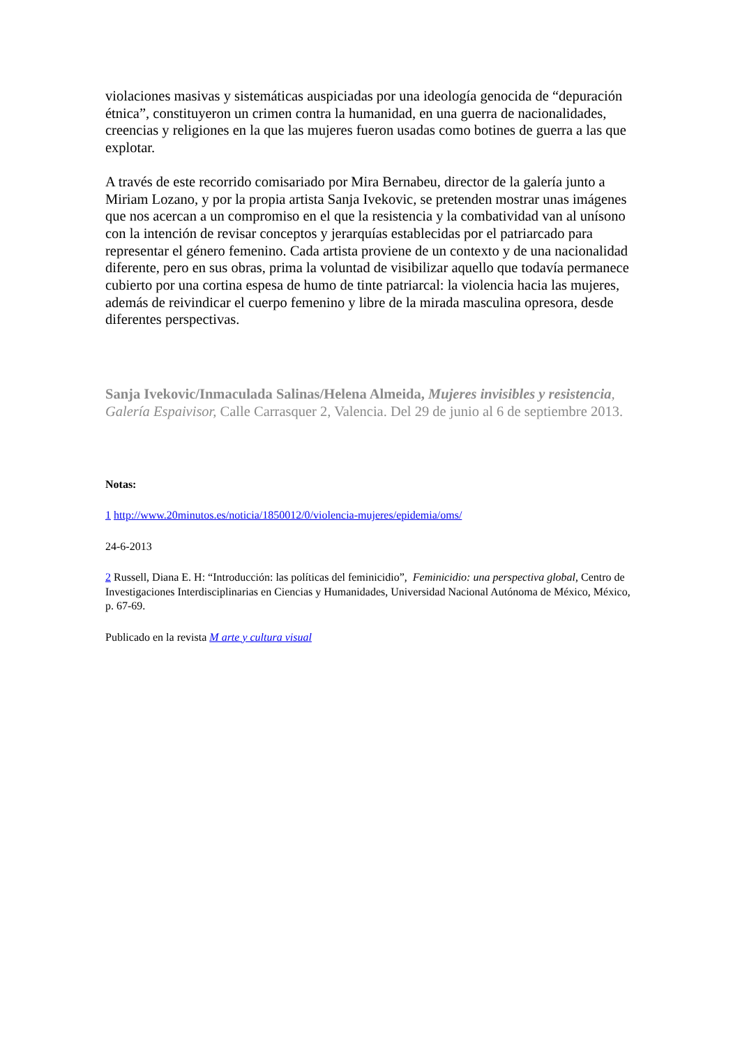violaciones masivas y sistemáticas auspiciadas por una ideología genocida de “depuración étnica”, constituyeron un crimen contra la humanidad, en una guerra de nacionalidades, creencias y religiones en la que las mujeres fueron usadas como botines de guerra a las que explotar.
A través de este recorrido comisariado por Mira Bernabeu, director de la galería junto a Miriam Lozano, y por la propia artista Sanja Ivekovic, se pretenden mostrar unas imágenes que nos acercan a un compromiso en el que la resistencia y la combatividad van al unísono con la intención de revisar conceptos y jerarquías establecidas por el patriarcado para representar el género femenino. Cada artista proviene de un contexto y de una nacionalidad diferente, pero en sus obras, prima la voluntad de visibilizar aquello que todavía permanece cubierto por una cortina espesa de humo de tinte patriarcal: la violencia hacia las mujeres, además de reivindicar el cuerpo femenino y libre de la mirada masculina opresora, desde diferentes perspectivas.
Sanja Ivekovic/Inmaculada Salinas/Helena Almeida, Mujeres invisibles y resistencia, Galería Espaivisor, Calle Carrasquer 2, Valencia. Del 29 de junio al 6 de septiembre 2013.
Notas:
1 http://www.20minutos.es/noticia/1850012/0/violencia-mujeres/epidemia/oms/
24-6-2013
2 Russell, Diana E. H: “Introducción: las políticas del feminicidio”, Feminicidio: una perspectiva global, Centro de Investigaciones Interdisciplinarias en Ciencias y Humanidades, Universidad Nacional Autónoma de México, México, p. 67-69.
Publicado en la revista M arte y cultura visual